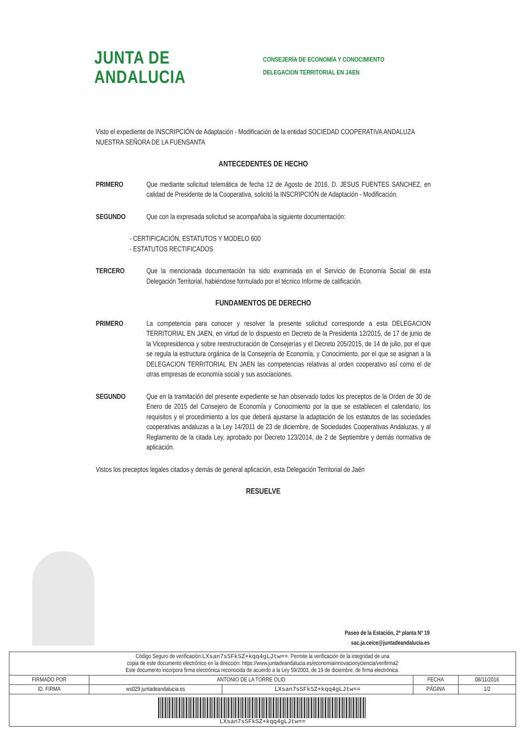JUNTA DE ANDALUCIA
CONSEJERÍA DE ECONOMÍA Y CONOCIMIENTO
DELEGACION TERRITORIAL EN JAEN
Visto el expediente de INSCRIPCIÓN de Adaptación - Modificación de la entidad SOCIEDAD COOPERATIVA ANDALUZA NUESTRA SEÑORA DE LA FUENSANTA
ANTECEDENTES DE HECHO
PRIMERO Que mediante solicitud telemática de fecha 12 de Agosto de 2016, D. JESUS FUENTES SANCHEZ, en calidad de Presidente de la Cooperativa, solicitó la INSCRIPCIÓN de Adaptación - Modificación.
SEGUNDO Que con la expresada solicitud se acompañaba la siguiente documentación:
- CERTIFICACIÓN, ESTATUTOS Y MODELO 600
- ESTATUTOS RECTIFICADOS
TERCERO Que la mencionada documentación ha sido examinada en el Servicio de Economía Social de esta Delegación Territorial, habiéndose formulado por el técnico Informe de calificación.
FUNDAMENTOS DE DERECHO
PRIMERO La competencia para conocer y resolver la presente solicitud corresponde a esta DELEGACION TERRITORIAL EN JAEN, en virtud de lo dispuesto en Decreto de la Presidenta 12/2015, de 17 de junio de la Vicepresidencia y sobre reestructuración de Consejerías y el Decreto 205/2015, de 14 de julio, por el que se regula la estructura orgánica de la Consejería de Economía, y Conocimiento, por el que se asignan a la DELEGACION TERRITORIAL EN JAEN las competencias relativas al orden cooperativo así como el de otras empresas de economía social y sus asociaciones.
SEGUNDO Que en la tramitación del presente expediente se han observado todos los preceptos de la Orden de 30 de Enero de 2015 del Consejero de Economía y Conocimiento por la que se establecen el calendario, los requisitos y el procedimiento a los que deberá ajustarse la adaptación de los estatutos de las sociedades cooperativas andaluzas a la Ley 14/2011 de 23 de diciembre, de Sociedades Cooperativas Andaluzas, y al Reglamento de la citada Ley, aprobado por Decreto 123/2014, de 2 de Septiembre y demás normativa de aplicación.
Vistos los preceptos legales citados y demás de general aplicación, esta Delegación Territorial de Jaén
RESUELVE
Paseo de la Estación, 2ª planta Nº 19
sac.ja.ceice@juntadeandalucia.es
| Código Seguro de verificación: LXsan7sSFkSZ+kqq4gLJtw== . Permite la verificación de la integridad de una copia de este documento electrónico en la dirección: https://www.juntadeandalucia.es/economiainnovacionyciencia/verifirma2 Este documento incorpora firma electrónica reconocida de acuerdo a la Ley 59/2003, de 19 de diciembre, de firma electrónica. | | | | |
| FIRMADO POR | ANTONIO DE LA TORRE OLID | | FECHA | 08/11/2016 |
| ID. FIRMA | ws029.juntadeandalucia.es | LXsan7sSFkSZ+kqq4gLJtw== | PÁGINA | 1/2 |
| LXsan7sSFkSZ+kqq4gLJtw== | | | | |